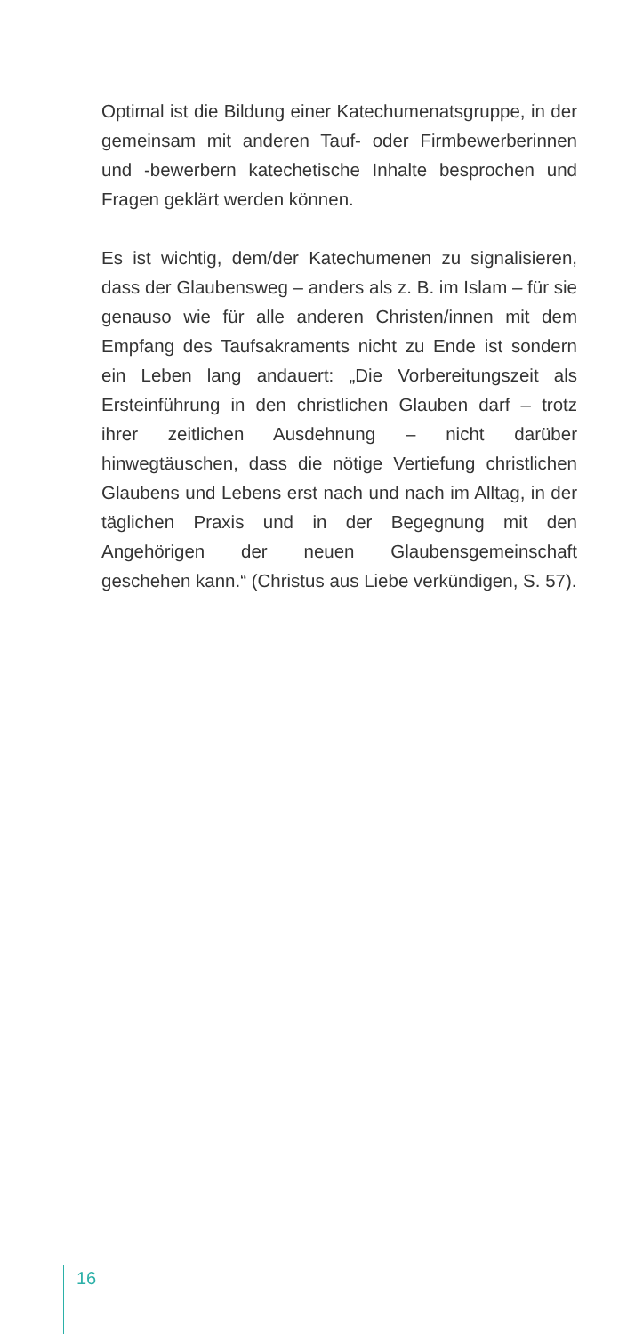Optimal ist die Bildung einer Katechumenatsgruppe, in der gemeinsam mit anderen Tauf- oder Firmbe­werberinnen und -bewerbern katechetische Inhalte besprochen und Fragen geklärt werden können.
Es ist wichtig, dem/der Katechumenen zu signali­sieren, dass der Glaubensweg – anders als z. B. im Islam – für sie genauso wie für alle anderen Christen/innen mit dem Empfang des Taufsakra­ments nicht zu Ende ist sondern ein Leben lang andauert: „Die Vorbereitungszeit als Ersteinführung in den christlichen Glauben darf – trotz ihrer zeitlichen Ausdehnung – nicht darüber hinwegtäuschen, dass die nötige Vertiefung christlichen Glaubens und Lebens erst nach und nach im Alltag, in der täglichen Praxis und in der Begegnung mit den Angehörigen der neuen Glaubensgemeinschaft geschehen kann.“ (Christus aus Liebe verkündigen, S. 57).
16